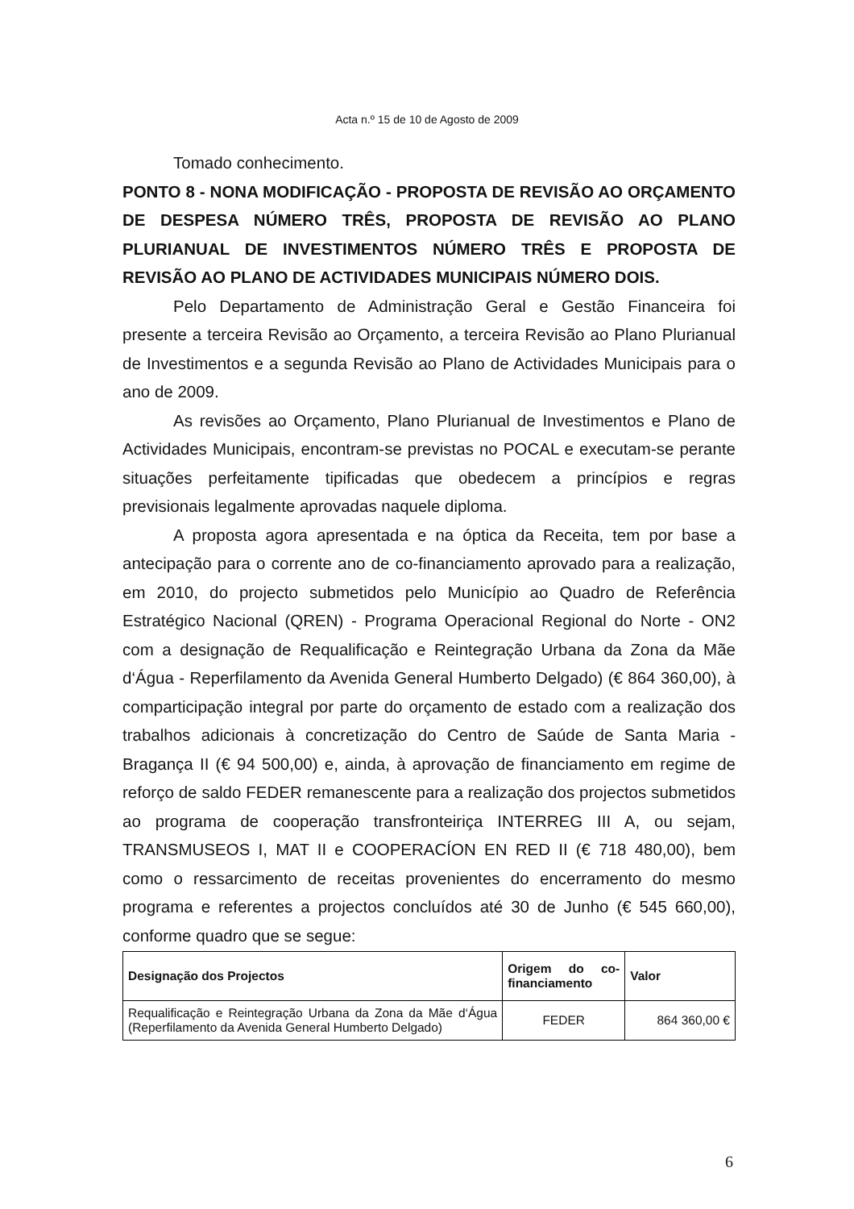Acta n.º 15 de 10 de Agosto de 2009
Tomado conhecimento.
PONTO 8 - NONA MODIFICAÇÃO - PROPOSTA DE REVISÃO AO ORÇAMENTO DE DESPESA NÚMERO TRÊS, PROPOSTA DE REVISÃO AO PLANO PLURIANUAL DE INVESTIMENTOS NÚMERO TRÊS E PROPOSTA DE REVISÃO AO PLANO DE ACTIVIDADES MUNICIPAIS NÚMERO DOIS.
Pelo Departamento de Administração Geral e Gestão Financeira foi presente a terceira Revisão ao Orçamento, a terceira Revisão ao Plano Plurianual de Investimentos e a segunda Revisão ao Plano de Actividades Municipais para o ano de 2009.
As revisões ao Orçamento, Plano Plurianual de Investimentos e Plano de Actividades Municipais, encontram-se previstas no POCAL e executam-se perante situações perfeitamente tipificadas que obedecem a princípios e regras previsionais legalmente aprovadas naquele diploma.
A proposta agora apresentada e na óptica da Receita, tem por base a antecipação para o corrente ano de co-financiamento aprovado para a realização, em 2010, do projecto submetidos pelo Município ao Quadro de Referência Estratégico Nacional (QREN) - Programa Operacional Regional do Norte - ON2 com a designação de Requalificação e Reintegração Urbana da Zona da Mãe d‘Água - Reperfilamento da Avenida General Humberto Delgado) (€ 864 360,00), à comparticipação integral por parte do orçamento de estado com a realização dos trabalhos adicionais à concretização do Centro de Saúde de Santa Maria - Bragança II (€ 94 500,00) e, ainda, à aprovação de financiamento em regime de reforço de saldo FEDER remanescente para a realização dos projectos submetidos ao programa de cooperação transfronteiriça INTERREG III A, ou sejam, TRANSMUSEOS I, MAT II e COOPERACÍON EN RED II (€ 718 480,00), bem como o ressarcimento de receitas provenientes do encerramento do mesmo programa e referentes a projectos concluídos até 30 de Junho (€ 545 660,00), conforme quadro que se segue:
| Designação dos Projectos | Origem do co-financiamento | Valor |
| --- | --- | --- |
| Requalificação e Reintegração Urbana da Zona da Mãe d‘Água (Reperfilamento da Avenida General Humberto Delgado) | FEDER | 864 360,00 € |
6